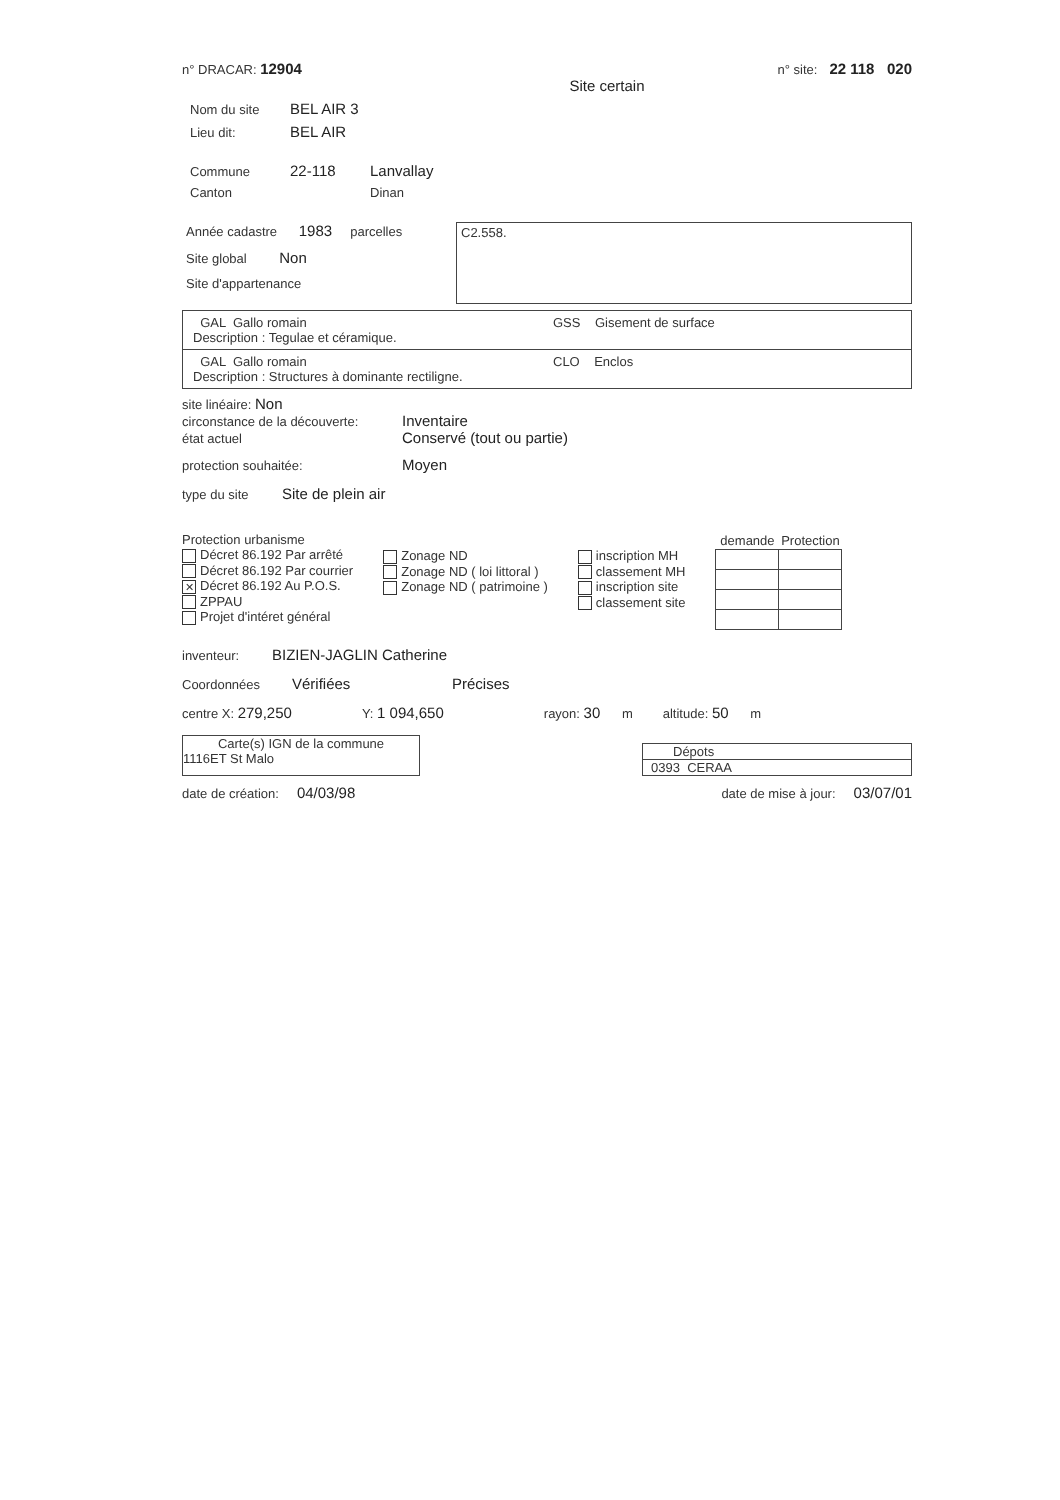n° DRACAR: 12904 n° site: 22 118 020
Site certain
Nom du site BEL AIR 3
Lieu dit: BEL AIR
Commune 22-118 Lanvallay
Canton Dinan
Année cadastre 1983 parcelles
Site global Non
Site d'appartenance
C2.558.
GAL Gallo romain
Description : Tegulae et céramique.
GSS Gisement de surface
GAL Gallo romain
Description : Structures à dominante rectiligne.
CLO Enclos
site linéaire: Non
circonstance de la découverte: Inventaire
état actuel Conservé (tout ou partie)
protection souhaitée: Moyen
type du site Site de plein air
Protection urbanisme
Décret 86.192 Par arrêté
Décret 86.192 Par courrier
✕ Décret 86.192 Au P.O.S.
ZPPAU
Projet d'intéret général
Zonage ND
Zonage ND ( loi littoral )
Zonage ND ( patrimoine )
inscription MH
classement MH
inscription site
classement site
| demande | Protection |
| --- | --- |
inventeur: BIZIEN-JAGLIN Catherine
Coordonnées Vérifiées Précises
centre X: 279,250 Y: 1 094,650 rayon: 30 m altitude: 50 m
Carte(s) IGN de la commune
1116ET St Malo
Dépots
0393 CERAA
date de création: 04/03/98 date de mise à jour: 03/07/01